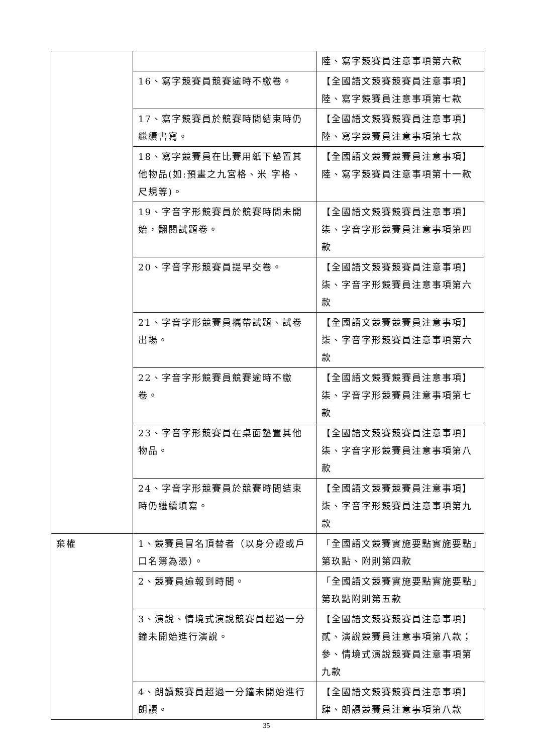| | | 陸、寫字競賽員注意事項第六款 |
| | 16、寫字競賽員競賽逾時不繳卷。 | 【全國語文競賽競賽員注意事項】陸、寫字競賽員注意事項第七款 |
| | 17、寫字競賽員於競賽時間結束時仍繼續書寫。 | 【全國語文競賽競賽員注意事項】陸、寫字競賽員注意事項第七款 |
| | 18、寫字競賽員在比賽用紙下墊置其他物品(如:預畫之九宮格、米 字格、尺規等)。 | 【全國語文競賽競賽員注意事項】陸、寫字競賽員注意事項第十一款 |
| | 19、字音字形競賽員於競賽時間未開始，翻閱試題卷。 | 【全國語文競賽競賽員注意事項】柒、字音字形競賽員注意事項第四款 |
| | 20、字音字形競賽員提早交卷。 | 【全國語文競賽競賽員注意事項】柒、字音字形競賽員注意事項第六款 |
| | 21、字音字形競賽員攜帶試題、試卷出場。 | 【全國語文競賽競賽員注意事項】柒、字音字形競賽員注意事項第六款 |
| | 22、字音字形競賽員競賽逾時不繳卷。 | 【全國語文競賽競賽員注意事項】柒、字音字形競賽員注意事項第七款 |
| | 23、字音字形競賽員在桌面墊置其他物品。 | 【全國語文競賽競賽員注意事項】柒、字音字形競賽員注意事項第八款 |
| | 24、字音字形競賽員於競賽時間結束時仍繼續填寫。 | 【全國語文競賽競賽員注意事項】柒、字音字形競賽員注意事項第九款 |
| 棄權 | 1、競賽員冒名頂替者（以身分證或戶口名簿為憑）。 | 「全國語文競賽實施要點實施要點」第玖點、附則第四款 |
| | 2、競賽員逾報到時間。 | 「全國語文競賽實施要點實施要點」第玖點附則第五款 |
| | 3、演說、情境式演說競賽員超過一分鐘未開始進行演說。 | 【全國語文競賽競賽員注意事項】貳、演說競賽員注意事項第八款；參、情境式演說競賽員注意事項第九款 |
| | 4、朗讀競賽員超過一分鐘未開始進行朗讀。 | 【全國語文競賽競賽員注意事項】肆、朗讀競賽員注意事項第八款 |
35